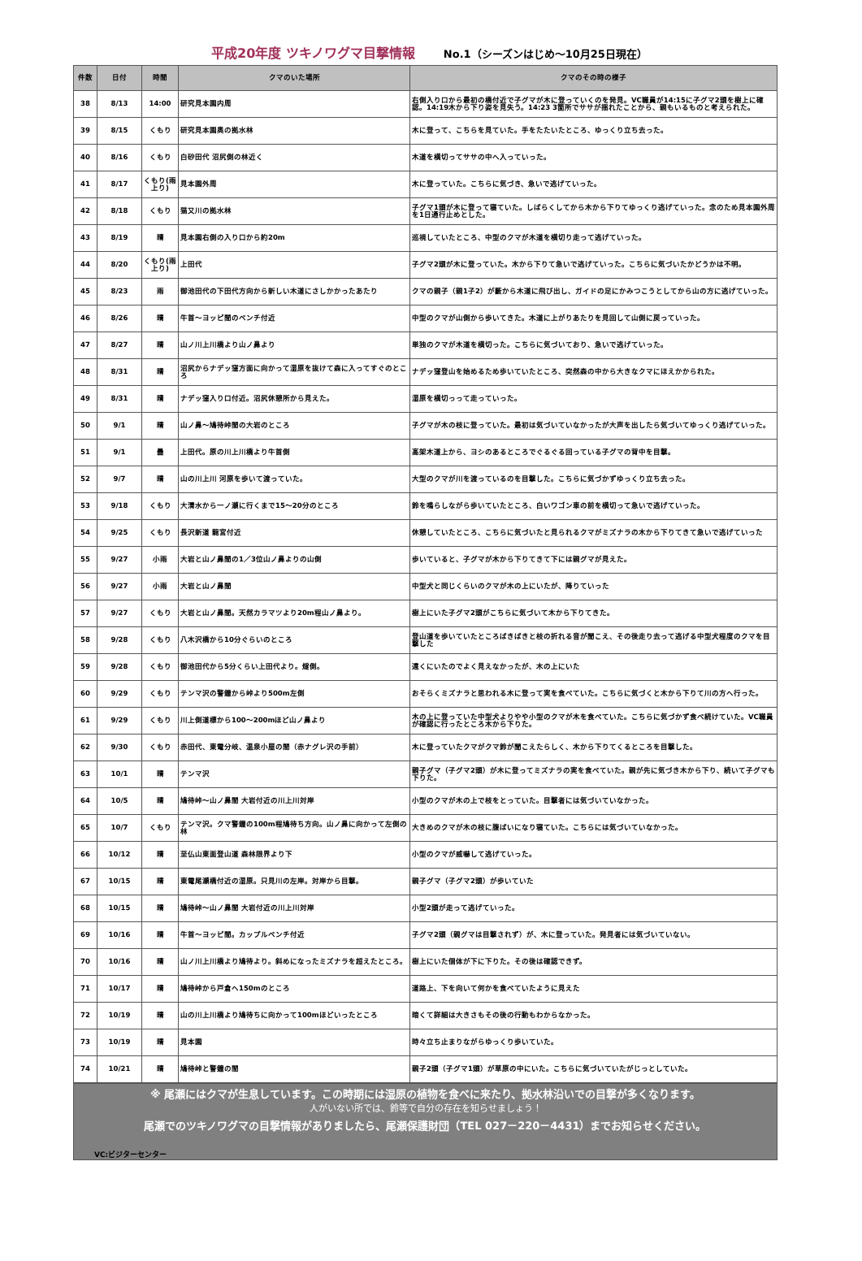平成20年度 ツキノワグマ目撃情報 No.1（シーズンはじめ～10月25日現在）
| 件数 | 日付 | 時間 | クマのいた場所 | クマのその時の様子 |
| --- | --- | --- | --- | --- |
| 38 | 8/13 | 14:00 | 研究見本園内周 | 右側入り口から最初の橋付近で子グマが木に登っていくのを発見。VC職員が14:15に子グマ2頭を樹上に確認。14:19木から下り姿を見失う。14:23 3箇所でササが揺れたことから、親もいるものと考えられた。 |
| 39 | 8/15 | くもり | 研究見本園奥の拠水林 | 木に登って、こちらを見ていた。手をたたいたところ、ゆっくり立ち去った。 |
| 40 | 8/16 | くもり | 白砂田代 沼尻側の林近く | 木道を横切ってササの中へ入っていった。 |
| 41 | 8/17 | くもり(雨上り) | 見本園外周 | 木に登っていた。こちらに気づき、急いで逃げていった。 |
| 42 | 8/18 | くもり | 猫又川の拠水林 | 子グマ1頭が木に登って寝ていた。しばらくしてから木から下りてゆっくり逃げていった。念のため見本園外周を1日通行止めとした。 |
| 43 | 8/19 | 晴 | 見本園右側の入り口から約20m | 巡視していたところ、中型のクマが木道を横切り走って逃げていった。 |
| 44 | 8/20 | くもり(雨上り) | 上田代 | 子グマ2頭が木に登っていた。木から下りて急いで逃げていった。こちらに気づいたかどうかは不明。 |
| 45 | 8/23 | 雨 | 御池田代の下田代方向から新しい木道にさしかかったあたり | クマの親子（親1子2）が藪から木道に飛び出し、ガイドの足にかみつこうとしてから山の方に逃げていった。 |
| 46 | 8/26 | 晴 | 牛首～ヨッピ間のベンチ付近 | 中型のクマが山側から歩いてきた。木道に上がりあたりを見回して山側に戻っていった。 |
| 47 | 8/27 | 晴 | 山ノ川上川橋より山ノ鼻より | 単独のクマが木道を横切った。こちらに気づいており、急いで逃げていった。 |
| 48 | 8/31 | 晴 | 沼尻からナデッ窪方面に向かって湿原を抜けて森に入ってすぐのところ | ナデッ窪登山を始めるため歩いていたところ、突然森の中から大きなクマにほえかかられた。 |
| 49 | 8/31 | 晴 | ナデッ窪入り口付近。沼尻休憩所から見えた。 | 湿原を横切っって走っていった。 |
| 50 | 9/1 | 晴 | 山ノ鼻～鳩待峠間の大岩のところ | 子グマが木の枝に登っていた。最初は気づいていなかったが大声を出したら気づいてゆっくり逃げていった。 |
| 51 | 9/1 | 曇 | 上田代。原の川上川橋より牛首側 | 高架木道上から、ヨシのあるところでぐるぐる回っている子グマの背中を目撃。 |
| 52 | 9/7 | 晴 | 山の川上川 河原を歩いて渡っていた。 | 大型のクマが川を渡っているのを目撃した。こちらに気づかずゆっくり立ち去った。 |
| 53 | 9/18 | くもり | 大清水から一ノ瀬に行くまで15～20分のところ | 鈴を鳴らしながら歩いていたところ、白いワゴン車の前を横切って急いで逃げていった。 |
| 54 | 9/25 | くもり | 長沢新道 龍宮付近 | 休憩していたところ、こちらに気づいたと見られるクマがミズナラの木から下りてきて急いで逃げていった |
| 55 | 9/27 | 小雨 | 大岩と山ノ鼻間の1／3位山ノ鼻よりの山側 | 歩いていると、子グマが木から下りてきて下には親グマが見えた。 |
| 56 | 9/27 | 小雨 | 大岩と山ノ鼻間 | 中型犬と同じくらいのクマが木の上にいたが、降りていった |
| 57 | 9/27 | くもり | 大岩と山ノ鼻間。天然カラマツより20m程山ノ鼻より。 | 樹上にいた子グマ2頭がこちらに気づいて木から下りてきた。 |
| 58 | 9/28 | くもり | 八木沢橋から10分ぐらいのところ | 登山道を歩いていたところばきばきと枝の折れる音が聞こえ、その後走り去って逃げる中型犬程度のクマを目撃した |
| 59 | 9/28 | くもり | 御池田代から5分くらい上田代より。燧側。 | 遠くにいたのでよく見えなかったが、木の上にいた |
| 60 | 9/29 | くもり | テンマ沢の警鐘から峠より500m左側 | おそらくミズナラと思われる木に登って実を食べていた。こちらに気づくと木から下りて川の方へ行った。 |
| 61 | 9/29 | くもり | 川上側道標から100～200mほど山ノ鼻より | 木の上に登っていた中型犬よりやや小型のクマが木を食べていた。こちらに気づかず食べ続けていた。VC職員が確認に行ったところ木から下りた。 |
| 62 | 9/30 | くもり | 赤田代、東電分岐、温泉小屋の間（赤ナグレ沢の手前） | 木に登っていたクマがクマ鈴が聞こえたらしく、木から下りてくるところを目撃した。 |
| 63 | 10/1 | 晴 | テンマ沢 | 親子グマ（子グマ2頭）が木に登ってミズナラの実を食べていた。親が先に気づき木から下り、続いて子グマも下りた。 |
| 64 | 10/5 | 晴 | 鳩待峠～山ノ鼻間 大岩付近の川上川対岸 | 小型のクマが木の上で枝をとっていた。目撃者には気づいていなかった。 |
| 65 | 10/7 | くもり | テンマ沢。クマ警鐘の100m程鳩待ち方向。山ノ鼻に向かって左側の林 | 大きめのクマが木の枝に腹ばいになり寝ていた。こちらには気づいていなかった。 |
| 66 | 10/12 | 晴 | 至仏山東面登山道 森林限界より下 | 小型のクマが威嚇して逃げていった。 |
| 67 | 10/15 | 晴 | 東電尾瀬橋付近の湿原。只見川の左岸。対岸から目撃。 | 親子グマ（子グマ2頭）が歩いていた |
| 68 | 10/15 | 晴 | 鳩待峠～山ノ鼻間 大岩付近の川上川対岸 | 小型2頭が走って逃げていった。 |
| 69 | 10/16 | 晴 | 牛首～ヨッピ間。カップルベンチ付近 | 子グマ2頭（親グマは目撃されず）が、木に登っていた。発見者には気づいていない。 |
| 70 | 10/16 | 晴 | 山ノ川上川橋より鳩待より。斜めになったミズナラを超えたところ。 | 樹上にいた個体が下に下りた。その後は確認できず。 |
| 71 | 10/17 | 晴 | 鳩待峠から戸倉へ150mのところ | 道路上、下を向いて何かを食べていたように見えた |
| 72 | 10/19 | 晴 | 山の川上川橋より鳩待ちに向かって100mほどいったところ | 暗くて詳細は大きさもその後の行動もわからなかった。 |
| 73 | 10/19 | 晴 | 見本園 | 時々立ち止まりながらゆっくり歩いていた。 |
| 74 | 10/21 | 晴 | 鳩待峠と警鐘の間 | 親子2頭（子グマ1頭）が草原の中にいた。こちらに気づいていたがじっとしていた。 |
※ 尾瀬にはクマが生息しています。この時期には湿原の植物を食べに来たり、拠水林沿いでの目撃が多くなります。
人がいない所では、鈴等で自分の存在を知らせましょう！
尾瀬でのツキノワグマの目撃情報がありましたら、尾瀬保護財団（TEL 027－220－4431）までお知らせください。
VC:ビジターセンター